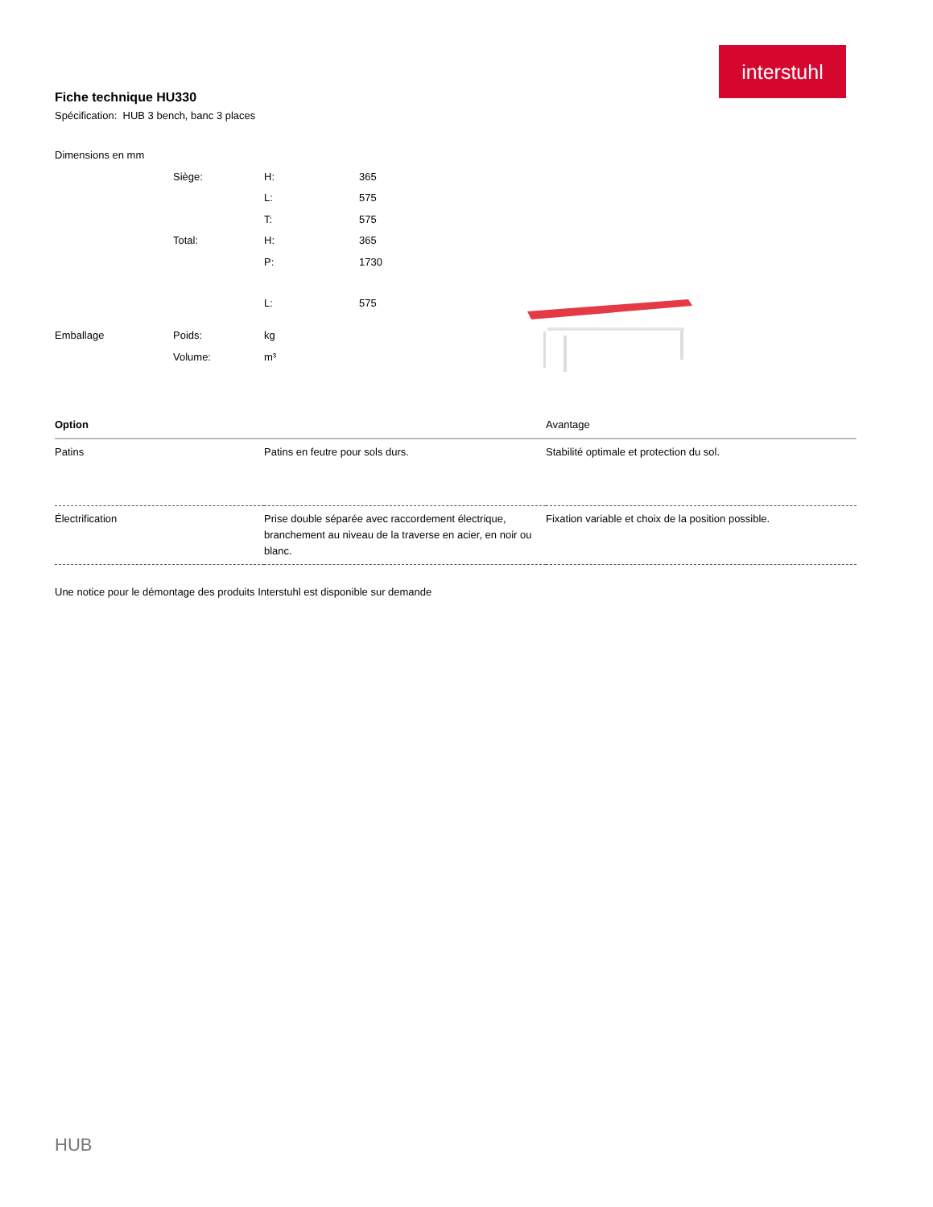interstuhl
Fiche technique HU330
Spécification: HUB 3 bench, banc 3 places
Dimensions en mm
| | Siège: | H: | 365 |
| | | L: | 575 |
| | | T: | 575 |
| | Total: | H: | 365 |
| | | P: | 1730 |
| | | L: | 575 |
| Emballage | Poids: | kg | |
| | Volume: | m³ | |
| Option | | Avantage |
| --- | --- | --- |
| Patins | Patins en feutre pour sols durs. | Stabilité optimale et protection du sol. |
| Électrification | Prise double séparée avec raccordement électrique, branchement au niveau de la traverse en acier, en noir ou blanc. | Fixation variable et choix de la position possible. |
Une notice pour le démontage des produits Interstuhl est disponible sur demande
HUB